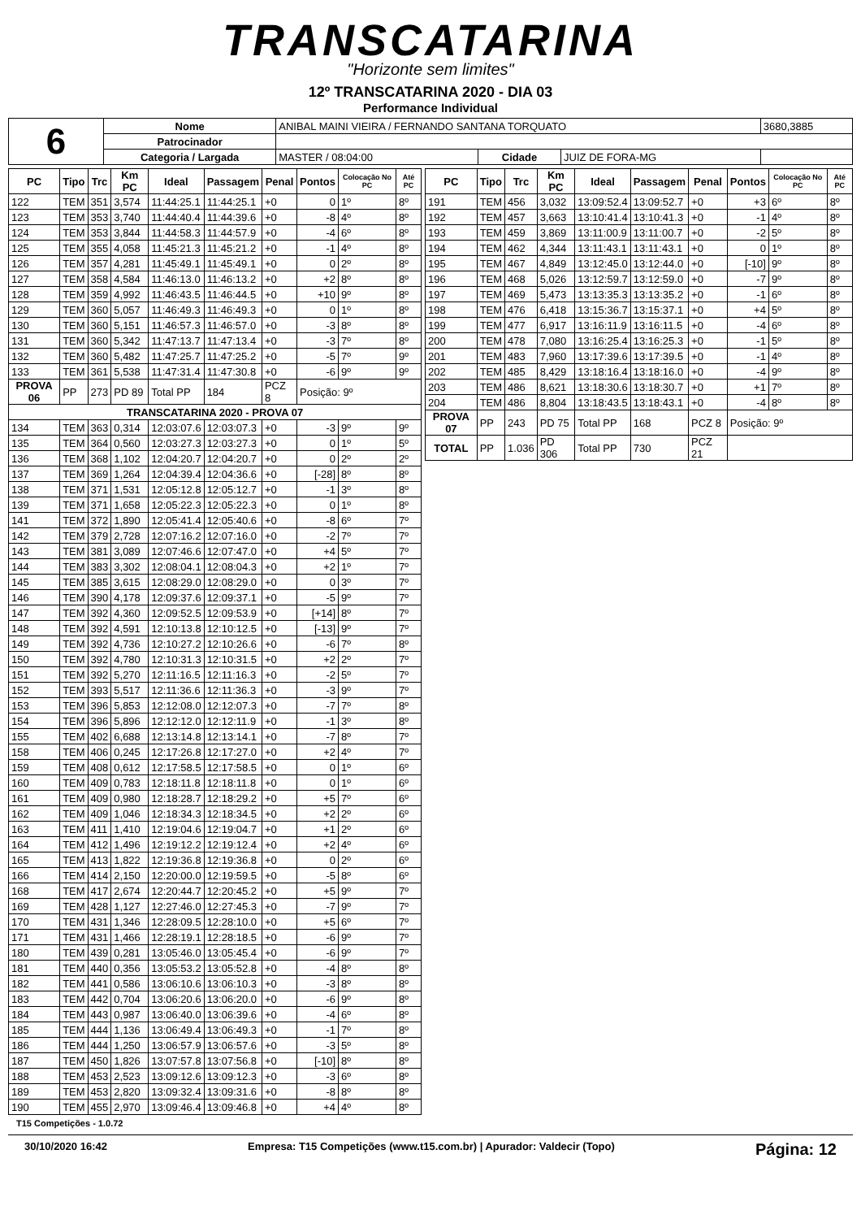TRANSCATARINA
"Horizonte sem limites"
12º TRANSCATARINA 2020 - DIA 03
Performance Individual
| 6 | Nome | ANIBAL MAINI VIEIRA / FERNANDO SANTANA TORQUATO | | | | 3680,3885 |
| | Patrocinador | | | | | |
| | Categoria / Largada | MASTER / 08:04:00 | Cidade | JUIZ DE FORA-MG | | |
| PC | Tipo | Trc | Km PC | Ideal | Passagem | Penal | Pontos | Colocação No PC | Até PC |
| --- | --- | --- | --- | --- | --- | --- | --- | --- | --- |
| 122 | TEM | 351 | 3,574 | 11:44:25.1 | 11:44:25.1 | +0 | 0 | 1º | 8º |
| 123 | TEM | 353 | 3,740 | 11:44:40.4 | 11:44:39.6 | +0 | -8 | 4º | 8º |
| 124 | TEM | 353 | 3,844 | 11:44:58.3 | 11:44:57.9 | +0 | -4 | 6º | 8º |
| 125 | TEM | 355 | 4,058 | 11:45:21.3 | 11:45:21.2 | +0 | -1 | 4º | 8º |
| 126 | TEM | 357 | 4,281 | 11:45:49.1 | 11:45:49.1 | +0 | 0 | 2º | 8º |
| 127 | TEM | 358 | 4,584 | 11:46:13.0 | 11:46:13.2 | +0 | +2 | 8º | 8º |
| 128 | TEM | 359 | 4,992 | 11:46:43.5 | 11:46:44.5 | +0 | +10 | 9º | 8º |
| 129 | TEM | 360 | 5,057 | 11:46:49.3 | 11:46:49.3 | +0 | 0 | 1º | 8º |
| 130 | TEM | 360 | 5,151 | 11:46:57.3 | 11:46:57.0 | +0 | -3 | 8º | 8º |
| 131 | TEM | 360 | 5,342 | 11:47:13.7 | 11:47:13.4 | +0 | -3 | 7º | 8º |
| 132 | TEM | 360 | 5,482 | 11:47:25.7 | 11:47:25.2 | +0 | -5 | 7º | 9º |
| 133 | TEM | 361 | 5,538 | 11:47:31.4 | 11:47:30.8 | +0 | -6 | 9º | 9º |
| PROVA 06 | PP | 273 | PD 89 | Total PP | 184 | PCZ 8 | Posição: 9º | | |
| TRANSCATARINA 2020 - PROVA 07 | | | | | | | | | |
| 134 | TEM | 363 | 0,314 | 12:03:07.6 | 12:03:07.3 | +0 | -3 | 9º | 9º |
| 135 | TEM | 364 | 0,560 | 12:03:27.3 | 12:03:27.3 | +0 | 0 | 1º | 5º |
| 136 | TEM | 368 | 1,102 | 12:04:20.7 | 12:04:20.7 | +0 | 0 | 2º | 2º |
| 137 | TEM | 369 | 1,264 | 12:04:39.4 | 12:04:36.6 | +0 | [-28] | 8º | 8º |
| 138 | TEM | 371 | 1,531 | 12:05:12.8 | 12:05:12.7 | +0 | -1 | 3º | 8º |
| 139 | TEM | 371 | 1,658 | 12:05:22.3 | 12:05:22.3 | +0 | 0 | 1º | 8º |
| 141 | TEM | 372 | 1,890 | 12:05:41.4 | 12:05:40.6 | +0 | -8 | 6º | 7º |
| 142 | TEM | 379 | 2,728 | 12:07:16.2 | 12:07:16.0 | +0 | -2 | 7º | 7º |
| 143 | TEM | 381 | 3,089 | 12:07:46.6 | 12:07:47.0 | +0 | +4 | 5º | 7º |
| 144 | TEM | 383 | 3,302 | 12:08:04.1 | 12:08:04.3 | +0 | +2 | 1º | 7º |
| 145 | TEM | 385 | 3,615 | 12:08:29.0 | 12:08:29.0 | +0 | 0 | 3º | 7º |
| 146 | TEM | 390 | 4,178 | 12:09:37.6 | 12:09:37.1 | +0 | -5 | 9º | 7º |
| 147 | TEM | 392 | 4,360 | 12:09:52.5 | 12:09:53.9 | +0 | [+14] | 8º | 7º |
| 148 | TEM | 392 | 4,591 | 12:10:13.8 | 12:10:12.5 | +0 | [-13] | 9º | 7º |
| 149 | TEM | 392 | 4,736 | 12:10:27.2 | 12:10:26.6 | +0 | -6 | 7º | 8º |
| 150 | TEM | 392 | 4,780 | 12:10:31.3 | 12:10:31.5 | +0 | +2 | 2º | 7º |
| 151 | TEM | 392 | 5,270 | 12:11:16.5 | 12:11:16.3 | +0 | -2 | 5º | 7º |
| 152 | TEM | 393 | 5,517 | 12:11:36.6 | 12:11:36.3 | +0 | -3 | 9º | 7º |
| 153 | TEM | 396 | 5,853 | 12:12:08.0 | 12:12:07.3 | +0 | -7 | 7º | 8º |
| 154 | TEM | 396 | 5,896 | 12:12:12.0 | 12:12:11.9 | +0 | -1 | 3º | 8º |
| 155 | TEM | 402 | 6,688 | 12:13:14.8 | 12:13:14.1 | +0 | -7 | 8º | 7º |
| 158 | TEM | 406 | 0,245 | 12:17:26.8 | 12:17:27.0 | +0 | +2 | 4º | 7º |
| 159 | TEM | 408 | 0,612 | 12:17:58.5 | 12:17:58.5 | +0 | 0 | 1º | 6º |
| 160 | TEM | 409 | 0,783 | 12:18:11.8 | 12:18:11.8 | +0 | 0 | 1º | 6º |
| 161 | TEM | 409 | 0,980 | 12:18:28.7 | 12:18:29.2 | +0 | +5 | 7º | 6º |
| 162 | TEM | 409 | 1,046 | 12:18:34.3 | 12:18:34.5 | +0 | +2 | 2º | 6º |
| 163 | TEM | 411 | 1,410 | 12:19:04.6 | 12:19:04.7 | +0 | +1 | 2º | 6º |
| 164 | TEM | 412 | 1,496 | 12:19:12.2 | 12:19:12.4 | +0 | +2 | 4º | 6º |
| 165 | TEM | 413 | 1,822 | 12:19:36.8 | 12:19:36.8 | +0 | 0 | 2º | 6º |
| 166 | TEM | 414 | 2,150 | 12:20:00.0 | 12:19:59.5 | +0 | -5 | 8º | 6º |
| 168 | TEM | 417 | 2,674 | 12:20:44.7 | 12:20:45.2 | +0 | +5 | 9º | 7º |
| 169 | TEM | 428 | 1,127 | 12:27:46.0 | 12:27:45.3 | +0 | -7 | 9º | 7º |
| 170 | TEM | 431 | 1,346 | 12:28:09.5 | 12:28:10.0 | +0 | +5 | 6º | 7º |
| 171 | TEM | 431 | 1,466 | 12:28:19.1 | 12:28:18.5 | +0 | -6 | 9º | 7º |
| 180 | TEM | 439 | 0,281 | 13:05:46.0 | 13:05:45.4 | +0 | -6 | 9º | 7º |
| 181 | TEM | 440 | 0,356 | 13:05:53.2 | 13:05:52.8 | +0 | -4 | 8º | 8º |
| 182 | TEM | 441 | 0,586 | 13:06:10.6 | 13:06:10.3 | +0 | -3 | 8º | 8º |
| 183 | TEM | 442 | 0,704 | 13:06:20.6 | 13:06:20.0 | +0 | -6 | 9º | 8º |
| 184 | TEM | 443 | 0,987 | 13:06:40.0 | 13:06:39.6 | +0 | -4 | 6º | 8º |
| 185 | TEM | 444 | 1,136 | 13:06:49.4 | 13:06:49.3 | +0 | -1 | 7º | 8º |
| 186 | TEM | 444 | 1,250 | 13:06:57.9 | 13:06:57.6 | +0 | -3 | 5º | 8º |
| 187 | TEM | 450 | 1,826 | 13:07:57.8 | 13:07:56.8 | +0 | [-10] | 8º | 8º |
| 188 | TEM | 453 | 2,523 | 13:09:12.6 | 13:09:12.3 | +0 | -3 | 6º | 8º |
| 189 | TEM | 453 | 2,820 | 13:09:32.4 | 13:09:31.6 | +0 | -8 | 8º | 8º |
| 190 | TEM | 455 | 2,970 | 13:09:46.4 | 13:09:46.8 | +0 | +4 | 4º | 8º |
| PC | Tipo | Trc | Km PC | Ideal | Passagem | Penal | Pontos | Colocação No PC | Até PC |
| --- | --- | --- | --- | --- | --- | --- | --- | --- | --- |
| 191 | TEM | 456 | 3,032 | 13:09:52.4 | 13:09:52.7 | +0 | +3 | 6º | 8º |
| 192 | TEM | 457 | 3,663 | 13:10:41.4 | 13:10:41.3 | +0 | -1 | 4º | 8º |
| 193 | TEM | 459 | 3,869 | 13:11:00.9 | 13:11:00.7 | +0 | -2 | 5º | 8º |
| 194 | TEM | 462 | 4,344 | 13:11:43.1 | 13:11:43.1 | +0 | 0 | 1º | 8º |
| 195 | TEM | 467 | 4,849 | 13:12:45.0 | 13:12:44.0 | +0 | [-10] | 9º | 8º |
| 196 | TEM | 468 | 5,026 | 13:12:59.7 | 13:12:59.0 | +0 | -7 | 9º | 8º |
| 197 | TEM | 469 | 5,473 | 13:13:35.3 | 13:13:35.2 | +0 | -1 | 6º | 8º |
| 198 | TEM | 476 | 6,418 | 13:15:36.7 | 13:15:37.1 | +0 | +4 | 5º | 8º |
| 199 | TEM | 477 | 6,917 | 13:16:11.9 | 13:16:11.5 | +0 | -4 | 6º | 8º |
| 200 | TEM | 478 | 7,080 | 13:16:25.4 | 13:16:25.3 | +0 | -1 | 5º | 8º |
| 201 | TEM | 483 | 7,960 | 13:17:39.6 | 13:17:39.5 | +0 | -1 | 4º | 8º |
| 202 | TEM | 485 | 8,429 | 13:18:16.4 | 13:18:16.0 | +0 | -4 | 9º | 8º |
| 203 | TEM | 486 | 8,621 | 13:18:30.6 | 13:18:30.7 | +0 | +1 | 7º | 8º |
| 204 | TEM | 486 | 8,804 | 13:18:43.5 | 13:18:43.1 | +0 | -4 | 8º | 8º |
| PROVA 07 | PP | 243 | PD 75 | Total PP | 168 | PCZ 8 | Posição: 9º | | |
| TOTAL | PP | 1.036 | PD 306 | Total PP | 730 | PCZ 21 | | | |
T15 Competições - 1.0.72
30/10/2020 16:42 Empresa: T15 Competições (www.t15.com.br) | Apurador: Valdecir (Topo) Página: 12